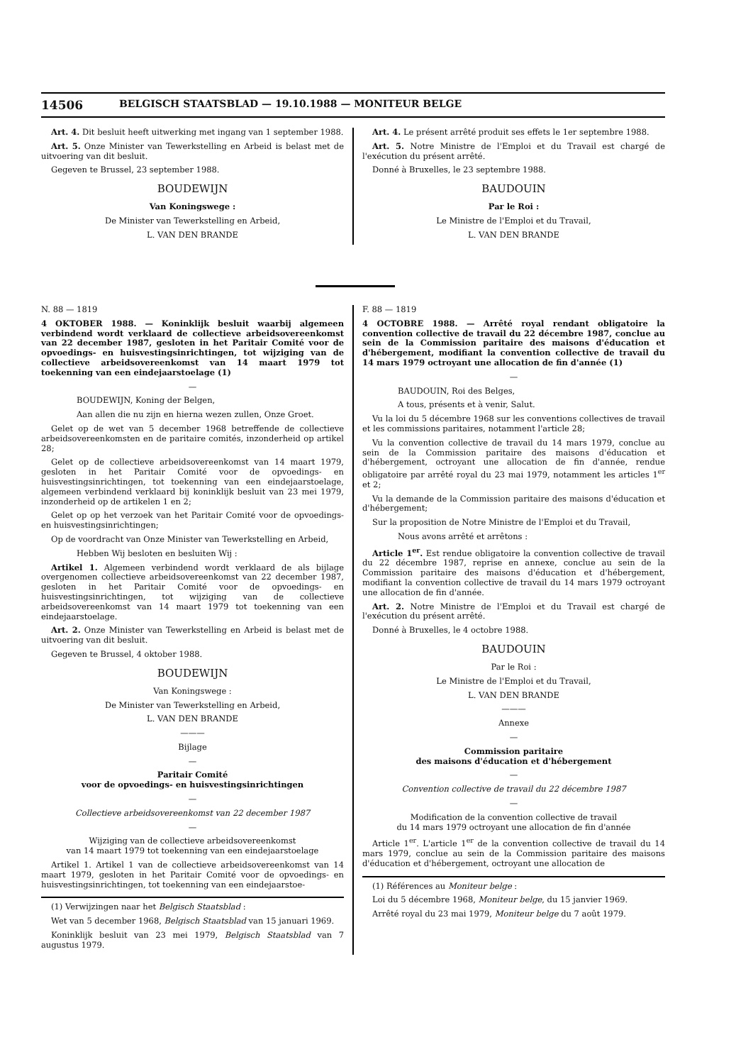14506 BELGISCH STAATSBLAD — 19.10.1988 — MONITEUR BELGE
Art. 4. Dit besluit heeft uitwerking met ingang van 1 september 1988.
Art. 5. Onze Minister van Tewerkstelling en Arbeid is belast met de uitvoering van dit besluit.
Gegeven te Brussel, 23 september 1988.
BOUDEWIJN
Van Koningswege :
De Minister van Tewerkstelling en Arbeid,
L. VAN DEN BRANDE
Art. 4. Le présent arrêté produit ses effets le 1er septembre 1988.
Art. 5. Notre Ministre de l'Emploi et du Travail est chargé de l'exécution du présent arrêté.
Donné à Bruxelles, le 23 septembre 1988.
BAUDOUIN
Par le Roi :
Le Ministre de l'Emploi et du Travail,
L. VAN DEN BRANDE
N. 88 — 1819
4 OKTOBER 1988. — Koninklijk besluit waarbij algemeen verbindend wordt verklaard de collectieve arbeidsovereenkomst van 22 december 1987, gesloten in het Paritair Comité voor de opvoedings- en huisvestingsinrichtingen, tot wijziging van de collectieve arbeidsovereenkomst van 14 maart 1979 tot toekenning van een eindejaarstoelage (1)
—
BOUDEWIJN, Koning der Belgen,
Aan allen die nu zijn en hierna wezen zullen, Onze Groet.
Gelet op de wet van 5 december 1968 betreffende de collectieve arbeidsovereenkomsten en de paritaire comités, inzonderheid op artikel 28;
Gelet op de collectieve arbeidsovereenkomst van 14 maart 1979, gesloten in het Paritair Comité voor de opvoedings- en huisvestingsinrichtingen, tot toekenning van een eindejaarstoelage, algemeen verbindend verklaard bij koninklijk besluit van 23 mei 1979, inzonderheid op de artikelen 1 en 2;
Gelet op op het verzoek van het Paritair Comité voor de opvoedings- en huisvestingsinrichtingen;
Op de voordracht van Onze Minister van Tewerkstelling en Arbeid,
Hebben Wij besloten en besluiten Wij :
Artikel 1. Algemeen verbindend wordt verklaard de als bijlage overgenomen collectieve arbeidsovereenkomst van 22 december 1987, gesloten in het Paritair Comité voor de opvoedings- en huisvestingsinrichtingen, tot wijziging van de collectieve arbeidsovereenkomst van 14 maart 1979 tot toekenning van een eindejaarstoelage.
Art. 2. Onze Minister van Tewerkstelling en Arbeid is belast met de uitvoering van dit besluit.
Gegeven te Brussel, 4 oktober 1988.
BOUDEWIJN
Van Koningswege :
De Minister van Tewerkstelling en Arbeid,
L. VAN DEN BRANDE
———
Bijlage
—
Paritair Comité
voor de opvoedings- en huisvestingsinrichtingen
—
Collectieve arbeidsovereenkomst van 22 december 1987
—
Wijziging van de collectieve arbeidsovereenkomst
van 14 maart 1979 tot toekenning van een eindejaarstoelage
Artikel 1. Artikel 1 van de collectieve arbeidsovereenkomst van 14 maart 1979, gesloten in het Paritair Comité voor de opvoedings- en huisvestingsinrichtingen, tot toekenning van een eindejaarstoe-
(1) Verwijzingen naar het Belgisch Staatsblad :
Wet van 5 december 1968, Belgisch Staatsblad van 15 januari 1969.
Koninklijk besluit van 23 mei 1979, Belgisch Staatsblad van 7 augustus 1979.
F. 88 — 1819
4 OCTOBRE 1988. — Arrêté royal rendant obligatoire la convention collective de travail du 22 décembre 1987, conclue au sein de la Commission paritaire des maisons d'éducation et d'hébergement, modifiant la convention collective de travail du 14 mars 1979 octroyant une allocation de fin d'année (1)
—
BAUDOUIN, Roi des Belges,
A tous, présents et à venir, Salut.
Vu la loi du 5 décembre 1968 sur les conventions collectives de travail et les commissions paritaires, notamment l'article 28;
Vu la convention collective de travail du 14 mars 1979, conclue au sein de la Commission paritaire des maisons d'éducation et d'hébergement, octroyant une allocation de fin d'année, rendue obligatoire par arrêté royal du 23 mai 1979, notamment les articles 1<sup>er</sup> et 2;
Vu la demande de la Commission paritaire des maisons d'éducation et d'hébergement;
Sur la proposition de Notre Ministre de l'Emploi et du Travail,
Nous avons arrêté et arrêtons :
Article 1<sup>er</sup>. Est rendue obligatoire la convention collective de travail du 22 décembre 1987, reprise en annexe, conclue au sein de la Commission paritaire des maisons d'éducation et d'hébergement, modifiant la convention collective de travail du 14 mars 1979 octroyant une allocation de fin d'année.
Art. 2. Notre Ministre de l'Emploi et du Travail est chargé de l'exécution du présent arrêté.
Donné à Bruxelles, le 4 octobre 1988.
BAUDOUIN
Par le Roi :
Le Ministre de l'Emploi et du Travail,
L. VAN DEN BRANDE
———
Annexe
—
Commission paritaire
des maisons d'éducation et d'hébergement
—
Convention collective de travail du 22 décembre 1987
—
Modification de la convention collective de travail
du 14 mars 1979 octroyant une allocation de fin d'année
Article 1<sup>er</sup>. L'article 1<sup>er</sup> de la convention collective de travail du 14 mars 1979, conclue au sein de la Commission paritaire des maisons d'éducation et d'hébergement, octroyant une allocation de
(1) Références au Moniteur belge :
Loi du 5 décembre 1968, Moniteur belge, du 15 janvier 1969.
Arrêté royal du 23 mai 1979, Moniteur belge du 7 août 1979.